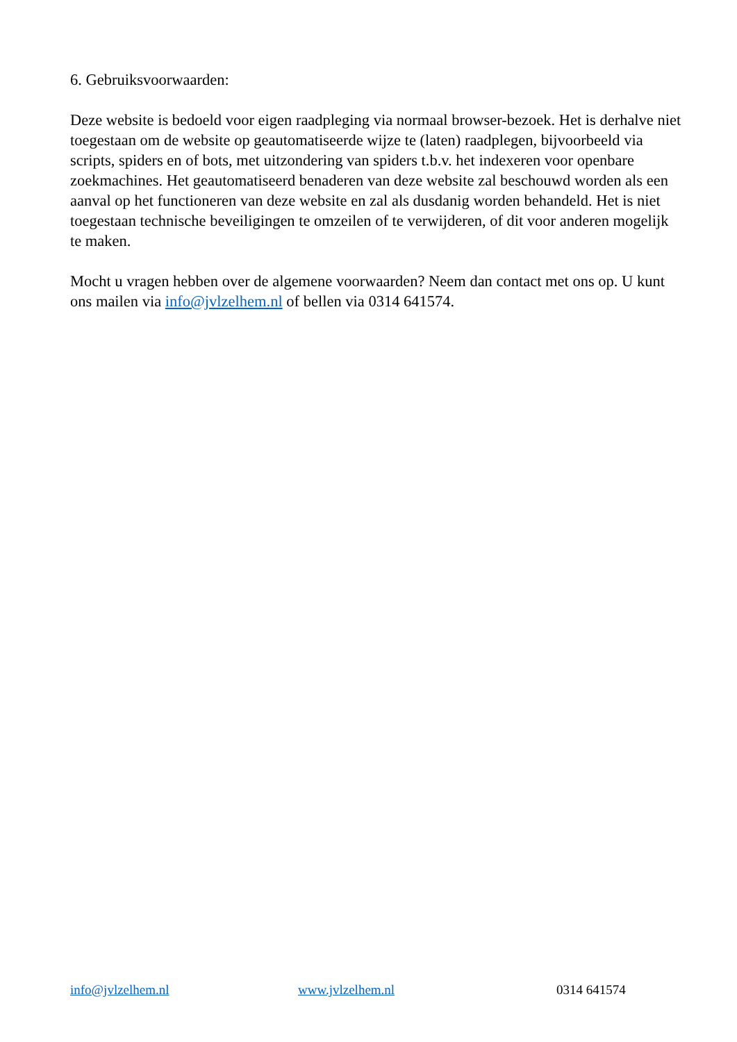6. Gebruiksvoorwaarden:
Deze website is bedoeld voor eigen raadpleging via normaal browser-bezoek. Het is derhalve niet toegestaan om de website op geautomatiseerde wijze te (laten) raadplegen, bijvoorbeeld via scripts, spiders en of bots, met uitzondering van spiders t.b.v. het indexeren voor openbare zoekmachines. Het geautomatiseerd benaderen van deze website zal beschouwd worden als een aanval op het functioneren van deze website en zal als dusdanig worden behandeld. Het is niet toegestaan technische beveiligingen te omzeilen of te verwijderen, of dit voor anderen mogelijk te maken.
Mocht u vragen hebben over de algemene voorwaarden? Neem dan contact met ons op. U kunt ons mailen via info@jvlzelhem.nl of bellen via 0314 641574.
info@jvlzelhem.nl www.jvlzelhem.nl 0314 641574